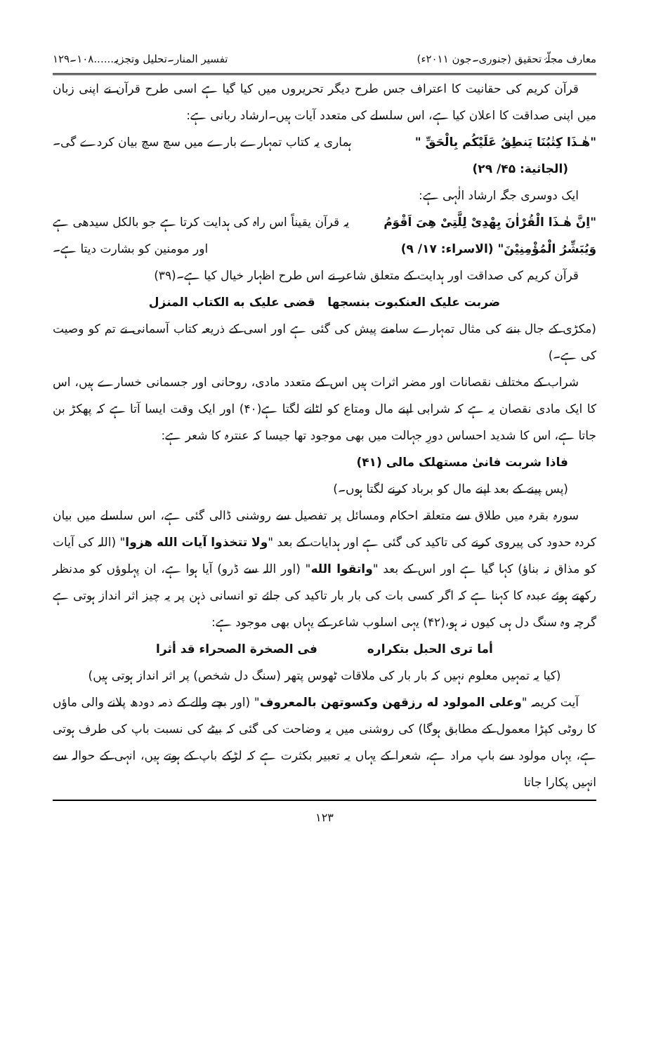معارف مجلّۂ تحقیق (جنوری۔جون ۲۰۱۱ء) تفسیر المنار۔تحلیل وتجزیہ......۱۰۸۔۱۲۹
قرآن کریم کی حقانیت کا اعتراف جس طرح دیگر تحریروں میں کیا گیا ہے اسی طرح قرآن نے اپنی زبان میں اپنی صداقت کا اعلان کیا ہے، اس سلسلے کی متعدد آیات ہیں۔ارشاد ربانی ہے:
"هٰـذَا كِتٰبُنَا يَنطِقُ عَلَيْكُم بِالْحَقِّ " ہماری یہ کتاب تمہارے بارے میں سچ سچ بیان کردے گی۔
(الجاثیة: ۴۵/ ۲۹)
ایک دوسری جگہ ارشاد الٰہی ہے:
"اِنَّ هٰـذَا الْقُرْاٰنَ يِهْدِىْ لِلَّتِىْ هِىَ اَقْوَمُ یہ قرآن یقیناً اس راہ کی ہدایت کرتا ہے جو بالکل سیدھی ہے
وَيُبَشِّرُ الْمُؤْمِنِيْنَ" (الاسراء: ۱۷/ ۹) اور مومنین کو بشارت دیتا ہے۔
قرآن کریم کی صداقت اور ہدایت کے متعلق شاعر نے اس طرح اظہار خیال کیا ہے۔(۳۹)
ضربت علیک العنکبوت بنسجها قضی علیک به الکتاب المنزل
(مکڑی کے جال بننے کی مثال تمہارے سامنے پیش کی گئی ہے اور اسی کے ذریعہ کتاب آسمانی نے تم کو وصیت کی ہے۔)
شراب کے مختلف نقصانات اور مضر اثرات ہیں اس کے متعدد مادی، روحانی اور جسمانی خسارے ہیں، اس کا ایک مادی نقصان یہ ہے کہ شرابی اپنے مال ومتاع کو لٹانے لگتا ہے(۴۰) اور ایک وقت ایسا آتا ہے کہ پھکڑ بن جاتا ہے، اس کا شدید احساس دورِ جہالت میں بھی موجود تھا جیسا کہ عنترہ کا شعر ہے:
فاذا شربت فانیٰ مستهلک مالی (۴۱)
(پس پینے کے بعد اپنے مال کو برباد کرنے لگتا ہوں۔)
سورہ بقرہ میں طلاق سے متعلقہ احکام ومسائل پر تفصیل سے روشنی ڈالی گئی ہے، اس سلسلے میں بیان کردہ حدود کی پیروی کرنے کی تاکید کی گئی ہے اور ہدایات کے بعد "ولا تتخذوا آیات الله هزوا" (اللہ کی آیات کو مذاق نہ بناؤ) کہا گیا ہے اور اس کے بعد "واتقوا الله" (اور اللہ سے ڈرو) آیا ہوا ہے، ان پہلوؤں کو مدنظر رکھتے ہوئے عبدہ کا کہنا ہے کہ اگر کسی بات کی بار بار تاکید کی جائے تو انسانی ذہن پر یہ چیز اثر انداز ہوتی ہے گرچہ وہ سنگ دل ہی کیوں نہ ہو،(۴۲) یہی اسلوب شاعر کے یہاں بھی موجود ہے:
أما تری الحبل بتکراره فی الصخرة الصحراء قد أثرا
(کیا یہ تمہیں معلوم نہیں کہ بار بار کی ملاقات ٹھوس پتھر (سنگ دل شخص) پر اثر انداز ہوتی ہیں)
آیت کریمہ "وعلی المولود له رزقهن وکسوتهن بالمعروف" (اور بچے والے کے ذمہ دودھ پلانے والی ماؤں کا روٹی کپڑا معمول کے مطابق ہوگا) کی روشنی میں یہ وضاحت کی گئی کہ بیٹے کی نسبت باپ کی طرف ہوتی ہے، یہاں مولود سے باپ مراد ہے، شعرا کے یہاں یہ تعبیر بکثرت ہے کہ لڑکے باپ کے ہوتے ہیں، انہی کے حوالہ سے انہیں پکارا جاتا
۱۲۳